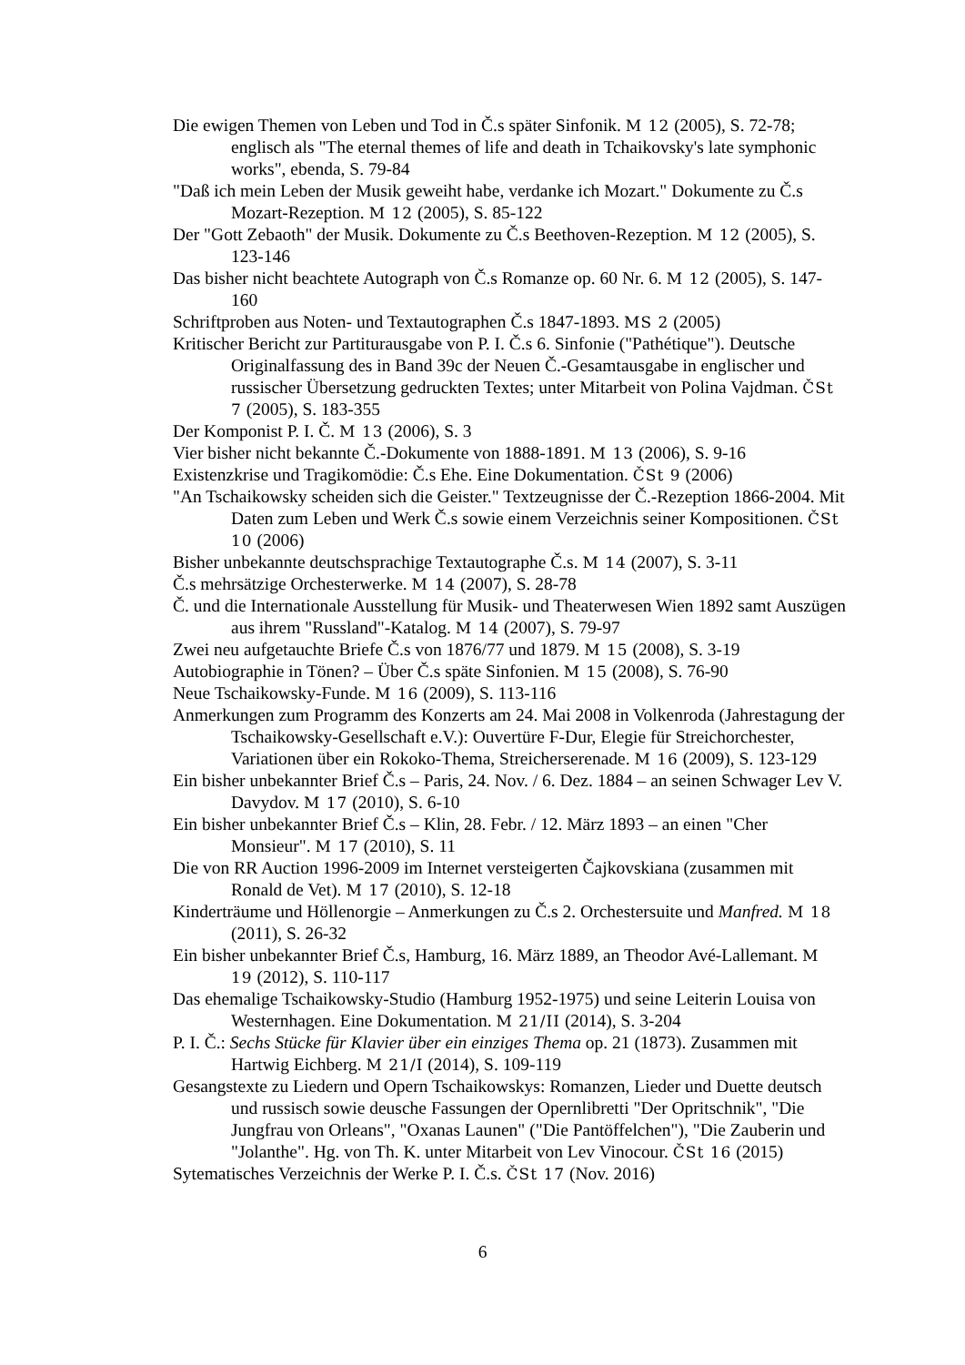Die ewigen Themen von Leben und Tod in Č.s später Sinfonik. M 12 (2005), S. 72-78; englisch als "The eternal themes of life and death in Tchaikovsky's late symphonic works", ebenda, S. 79-84
"Daß ich mein Leben der Musik geweiht habe, verdanke ich Mozart." Dokumente zu Č.s Mozart-Rezeption. M 12 (2005), S. 85-122
Der "Gott Zebaoth" der Musik. Dokumente zu Č.s Beethoven-Rezeption. M 12 (2005), S. 123-146
Das bisher nicht beachtete Autograph von Č.s Romanze op. 60 Nr. 6. M 12 (2005), S. 147-160
Schriftproben aus Noten- und Textautographen Č.s 1847-1893. MS 2 (2005)
Kritischer Bericht zur Partiturausgabe von P. I. Č.s 6. Sinfonie ("Pathétique"). Deutsche Originalfassung des in Band 39c der Neuen Č.-Gesamtausgabe in englischer und russischer Übersetzung gedruckten Textes; unter Mitarbeit von Polina Vajdman. ČSt 7 (2005), S. 183-355
Der Komponist P. I. Č. M 13 (2006), S. 3
Vier bisher nicht bekannte Č.-Dokumente von 1888-1891. M 13 (2006), S. 9-16
Existenzkrise und Tragikomödie: Č.s Ehe. Eine Dokumentation. ČSt 9 (2006)
"An Tschaikowsky scheiden sich die Geister." Textzeugnisse der Č.-Rezeption 1866-2004. Mit Daten zum Leben und Werk Č.s sowie einem Verzeichnis seiner Kompositionen. ČSt 10 (2006)
Bisher unbekannte deutschsprachige Textautographe Č.s. M 14 (2007), S. 3-11
Č.s mehrsätzige Orchesterwerke. M 14 (2007), S. 28-78
Č. und die Internationale Ausstellung für Musik- und Theaterwesen Wien 1892 samt Auszügen aus ihrem "Russland"-Katalog. M 14 (2007), S. 79-97
Zwei neu aufgetauchte Briefe Č.s von 1876/77 und 1879. M 15 (2008), S. 3-19
Autobiographie in Tönen? – Über Č.s späte Sinfonien. M 15 (2008), S. 76-90
Neue Tschaikowsky-Funde. M 16 (2009), S. 113-116
Anmerkungen zum Programm des Konzerts am 24. Mai 2008 in Volkenroda (Jahrestagung der Tschaikowsky-Gesellschaft e.V.): Ouvertüre F-Dur, Elegie für Streichorchester, Variationen über ein Rokoko-Thema, Streicherserenade. M 16 (2009), S. 123-129
Ein bisher unbekannter Brief Č.s – Paris, 24. Nov. / 6. Dez. 1884 – an seinen Schwager Lev V. Davydov. M 17 (2010), S. 6-10
Ein bisher unbekannter Brief Č.s – Klin, 28. Febr. / 12. März 1893 – an einen "Cher Monsieur". M 17 (2010), S. 11
Die von RR Auction 1996-2009 im Internet versteigerten Čajkovskiana (zusammen mit Ronald de Vet). M 17 (2010), S. 12-18
Kinderträume und Höllenorgie – Anmerkungen zu Č.s 2. Orchestersuite und Man­fred. M 18 (2011), S. 26-32
Ein bisher unbekannter Brief Č.s, Hamburg, 16. März 1889, an Theodor Avé-Lallemant. M 19 (2012), S. 110-117
Das ehemalige Tschaikowsky-Studio (Hamburg 1952-1975) und seine Leiterin Lou­isa von Westernhagen. Eine Dokumentation. M 21/II (2014), S. 3-204
P. I. Č.: Sechs Stücke für Klavier über ein einziges Thema op. 21 (1873). Zusammen mit Hartwig Eichberg. M 21/I (2014), S. 109-119
Gesangstexte zu Liedern und Opern Tschaikowskys: Romanzen, Lieder und Duette deutsch und russisch sowie deusche Fassungen der Opernlibretti "Der Opritschnik", "Die Jungfrau von Orleans", "Oxanas Launen" ("Die Pantöffel­chen"), "Die Zauberin und "Jolanthe". Hg. von Th. K. unter Mitarbeit von Lev Vinocour. ČSt 16 (2015)
Sytematisches Verzeichnis der Werke P. I. Č.s. ČSt 17 (Nov. 2016)
6